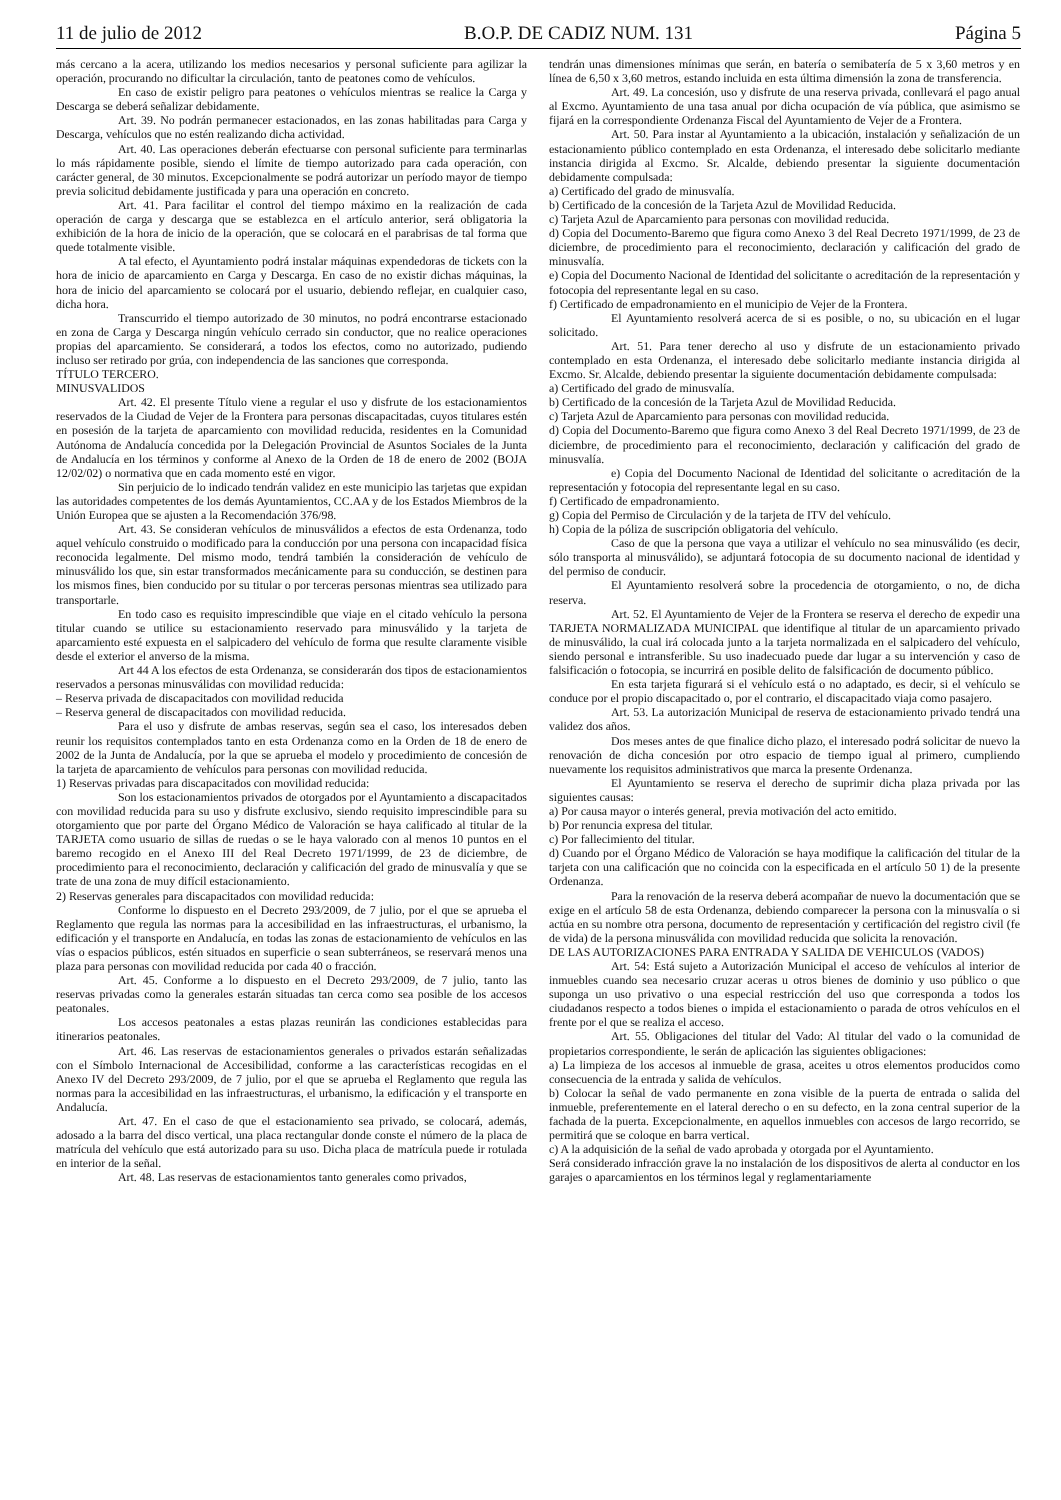11 de julio de 2012 B.O.P. DE CADIZ NUM. 131 Página 5
más cercano a la acera, utilizando los medios necesarios y personal suficiente para agilizar la operación, procurando no dificultar la circulación, tanto de peatones como de vehículos.
En caso de existir peligro para peatones o vehículos mientras se realice la Carga y Descarga se deberá señalizar debidamente.
Art. 39. No podrán permanecer estacionados, en las zonas habilitadas para Carga y Descarga, vehículos que no estén realizando dicha actividad.
Art. 40. Las operaciones deberán efectuarse con personal suficiente para terminarlas lo más rápidamente posible, siendo el límite de tiempo autorizado para cada operación, con carácter general, de 30 minutos. Excepcionalmente se podrá autorizar un período mayor de tiempo previa solicitud debidamente justificada y para una operación en concreto.
Art. 41. Para facilitar el control del tiempo máximo en la realización de cada operación de carga y descarga que se establezca en el artículo anterior, será obligatoria la exhibición de la hora de inicio de la operación, que se colocará en el parabrisas de tal forma que quede totalmente visible.
A tal efecto, el Ayuntamiento podrá instalar máquinas expendedoras de tickets con la hora de inicio de aparcamiento en Carga y Descarga. En caso de no existir dichas máquinas, la hora de inicio del aparcamiento se colocará por el usuario, debiendo reflejar, en cualquier caso, dicha hora.
Transcurrido el tiempo autorizado de 30 minutos, no podrá encontrarse estacionado en zona de Carga y Descarga ningún vehículo cerrado sin conductor, que no realice operaciones propias del aparcamiento. Se considerará, a todos los efectos, como no autorizado, pudiendo incluso ser retirado por grúa, con independencia de las sanciones que corresponda.
TÍTULO TERCERO.
MINUSVALIDOS
Art. 42. El presente Título viene a regular el uso y disfrute de los estacionamientos reservados de la Ciudad de Vejer de la Frontera para personas discapacitadas, cuyos titulares estén en posesión de la tarjeta de aparcamiento con movilidad reducida, residentes en la Comunidad Autónoma de Andalucía concedida por la Delegación Provincial de Asuntos Sociales de la Junta de Andalucía en los términos y conforme al Anexo de la Orden de 18 de enero de 2002 (BOJA 12/02/02) o normativa que en cada momento esté en vigor.
Sin perjuicio de lo indicado tendrán validez en este municipio las tarjetas que expidan las autoridades competentes de los demás Ayuntamientos, CC.AA y de los Estados Miembros de la Unión Europea que se ajusten a la Recomendación 376/98.
Art. 43. Se consideran vehículos de minusválidos a efectos de esta Ordenanza, todo aquel vehículo construido o modificado para la conducción por una persona con incapacidad física reconocida legalmente. Del mismo modo, tendrá también la consideración de vehículo de minusválido los que, sin estar transformados mecánicamente para su conducción, se destinen para los mismos fines, bien conducido por su titular o por terceras personas mientras sea utilizado para transportarle.
En todo caso es requisito imprescindible que viaje en el citado vehículo la persona titular cuando se utilice su estacionamiento reservado para minusválido y la tarjeta de aparcamiento esté expuesta en el salpicadero del vehículo de forma que resulte claramente visible desde el exterior el anverso de la misma.
Art 44 A los efectos de esta Ordenanza, se considerarán dos tipos de estacionamientos reservados a personas minusválidas con movilidad reducida:
– Reserva privada de discapacitados con movilidad reducida
– Reserva general de discapacitados con movilidad reducida.
Para el uso y disfrute de ambas reservas, según sea el caso, los interesados deben reunir los requisitos contemplados tanto en esta Ordenanza como en la Orden de 18 de enero de 2002 de la Junta de Andalucía, por la que se aprueba el modelo y procedimiento de concesión de la tarjeta de aparcamiento de vehículos para personas con movilidad reducida.
1) Reservas privadas para discapacitados con movilidad reducida:
Son los estacionamientos privados de otorgados por el Ayuntamiento a discapacitados con movilidad reducida para su uso y disfrute exclusivo, siendo requisito imprescindible para su otorgamiento que por parte del Órgano Médico de Valoración se haya calificado al titular de la TARJETA como usuario de sillas de ruedas o se le haya valorado con al menos 10 puntos en el baremo recogido en el Anexo III del Real Decreto 1971/1999, de 23 de diciembre, de procedimiento para el reconocimiento, declaración y calificación del grado de minusvalía y que se trate de una zona de muy difícil estacionamiento.
2) Reservas generales para discapacitados con movilidad reducida:
Conforme lo dispuesto en el Decreto 293/2009, de 7 julio, por el que se aprueba el Reglamento que regula las normas para la accesibilidad en las infraestructuras, el urbanismo, la edificación y el transporte en Andalucía, en todas las zonas de estacionamiento de vehículos en las vías o espacios públicos, estén situados en superficie o sean subterráneos, se reservará menos una plaza para personas con movilidad reducida por cada 40 o fracción.
Art. 45. Conforme a lo dispuesto en el Decreto 293/2009, de 7 julio, tanto las reservas privadas como la generales estarán situadas tan cerca como sea posible de los accesos peatonales.
Los accesos peatonales a estas plazas reunirán las condiciones establecidas para itinerarios peatonales.
Art. 46. Las reservas de estacionamientos generales o privados estarán señalizadas con el Símbolo Internacional de Accesibilidad, conforme a las características recogidas en el Anexo IV del Decreto 293/2009, de 7 julio, por el que se aprueba el Reglamento que regula las normas para la accesibilidad en las infraestructuras, el urbanismo, la edificación y el transporte en Andalucía.
Art. 47. En el caso de que el estacionamiento sea privado, se colocará, además, adosado a la barra del disco vertical, una placa rectangular donde conste el número de la placa de matrícula del vehículo que está autorizado para su uso. Dicha placa de matrícula puede ir rotulada en interior de la señal.
Art. 48. Las reservas de estacionamientos tanto generales como privados,
tendrán unas dimensiones mínimas que serán, en batería o semibatería de 5 x 3,60 metros y en línea de 6,50 x 3,60 metros, estando incluida en esta última dimensión la zona de transferencia.
Art. 49. La concesión, uso y disfrute de una reserva privada, conllevará el pago anual al Excmo. Ayuntamiento de una tasa anual por dicha ocupación de vía pública, que asimismo se fijará en la correspondiente Ordenanza Fiscal del Ayuntamiento de Vejer de a Frontera.
Art. 50. Para instar al Ayuntamiento a la ubicación, instalación y señalización de un estacionamiento público contemplado en esta Ordenanza, el interesado debe solicitarlo mediante instancia dirigida al Excmo. Sr. Alcalde, debiendo presentar la siguiente documentación debidamente compulsada:
a) Certificado del grado de minusvalía.
b) Certificado de la concesión de la Tarjeta Azul de Movilidad Reducida.
c) Tarjeta Azul de Aparcamiento para personas con movilidad reducida.
d) Copia del Documento-Baremo que figura como Anexo 3 del Real Decreto 1971/1999, de 23 de diciembre, de procedimiento para el reconocimiento, declaración y calificación del grado de minusvalía.
e) Copia del Documento Nacional de Identidad del solicitante o acreditación de la representación y fotocopia del representante legal en su caso.
f) Certificado de empadronamiento en el municipio de Vejer de la Frontera.
El Ayuntamiento resolverá acerca de si es posible, o no, su ubicación en el lugar solicitado.
Art. 51. Para tener derecho al uso y disfrute de un estacionamiento privado contemplado en esta Ordenanza, el interesado debe solicitarlo mediante instancia dirigida al Excmo. Sr. Alcalde, debiendo presentar la siguiente documentación debidamente compulsada:
a) Certificado del grado de minusvalía.
b) Certificado de la concesión de la Tarjeta Azul de Movilidad Reducida.
c) Tarjeta Azul de Aparcamiento para personas con movilidad reducida.
d) Copia del Documento-Baremo que figura como Anexo 3 del Real Decreto 1971/1999, de 23 de diciembre, de procedimiento para el reconocimiento, declaración y calificación del grado de minusvalía.
e) Copia del Documento Nacional de Identidad del solicitante o acreditación de la representación y fotocopia del representante legal en su caso.
f) Certificado de empadronamiento.
g) Copia del Permiso de Circulación y de la tarjeta de ITV del vehículo.
h) Copia de la póliza de suscripción obligatoria del vehículo.
Caso de que la persona que vaya a utilizar el vehículo no sea minusválido (es decir, sólo transporta al minusválido), se adjuntará fotocopia de su documento nacional de identidad y del permiso de conducir.
El Ayuntamiento resolverá sobre la procedencia de otorgamiento, o no, de dicha reserva.
Art. 52. El Ayuntamiento de Vejer de la Frontera se reserva el derecho de expedir una TARJETA NORMALIZADA MUNICIPAL que identifique al titular de un aparcamiento privado de minusválido, la cual irá colocada junto a la tarjeta normalizada en el salpicadero del vehículo, siendo personal e intransferible. Su uso inadecuado puede dar lugar a su intervención y caso de falsificación o fotocopia, se incurrirá en posible delito de falsificación de documento público.
En esta tarjeta figurará si el vehículo está o no adaptado, es decir, si el vehículo se conduce por el propio discapacitado o, por el contrario, el discapacitado viaja como pasajero.
Art. 53. La autorización Municipal de reserva de estacionamiento privado tendrá una validez dos años.
Dos meses antes de que finalice dicho plazo, el interesado podrá solicitar de nuevo la renovación de dicha concesión por otro espacio de tiempo igual al primero, cumpliendo nuevamente los requisitos administrativos que marca la presente Ordenanza.
El Ayuntamiento se reserva el derecho de suprimir dicha plaza privada por las siguientes causas:
a) Por causa mayor o interés general, previa motivación del acto emitido.
b) Por renuncia expresa del titular.
c) Por fallecimiento del titular.
d) Cuando por el Órgano Médico de Valoración se haya modifique la calificación del titular de la tarjeta con una calificación que no coincida con la especificada en el artículo 50 1) de la presente Ordenanza.
Para la renovación de la reserva deberá acompañar de nuevo la documentación que se exige en el artículo 58 de esta Ordenanza, debiendo comparecer la persona con la minusvalía o si actúa en su nombre otra persona, documento de representación y certificación del registro civil (fe de vida) de la persona minusválida con movilidad reducida que solicita la renovación.
DE LAS AUTORIZACIONES PARA ENTRADA Y SALIDA DE VEHICULOS (VADOS)
Art. 54: Está sujeto a Autorización Municipal el acceso de vehículos al interior de inmuebles cuando sea necesario cruzar aceras u otros bienes de dominio y uso público o que suponga un uso privativo o una especial restricción del uso que corresponda a todos los ciudadanos respecto a todos bienes o impida el estacionamiento o parada de otros vehículos en el frente por el que se realiza el acceso.
Art. 55. Obligaciones del titular del Vado: Al titular del vado o la comunidad de propietarios correspondiente, le serán de aplicación las siguientes obligaciones:
a) La limpieza de los accesos al inmueble de grasa, aceites u otros elementos producidos como consecuencia de la entrada y salida de vehículos.
b) Colocar la señal de vado permanente en zona visible de la puerta de entrada o salida del inmueble, preferentemente en el lateral derecho o en su defecto, en la zona central superior de la fachada de la puerta. Excepcionalmente, en aquellos inmuebles con accesos de largo recorrido, se permitirá que se coloque en barra vertical.
c) A la adquisición de la señal de vado aprobada y otorgada por el Ayuntamiento.
Será considerado infracción grave la no instalación de los dispositivos de alerta al conductor en los garajes o aparcamientos en los términos legal y reglamentariamente